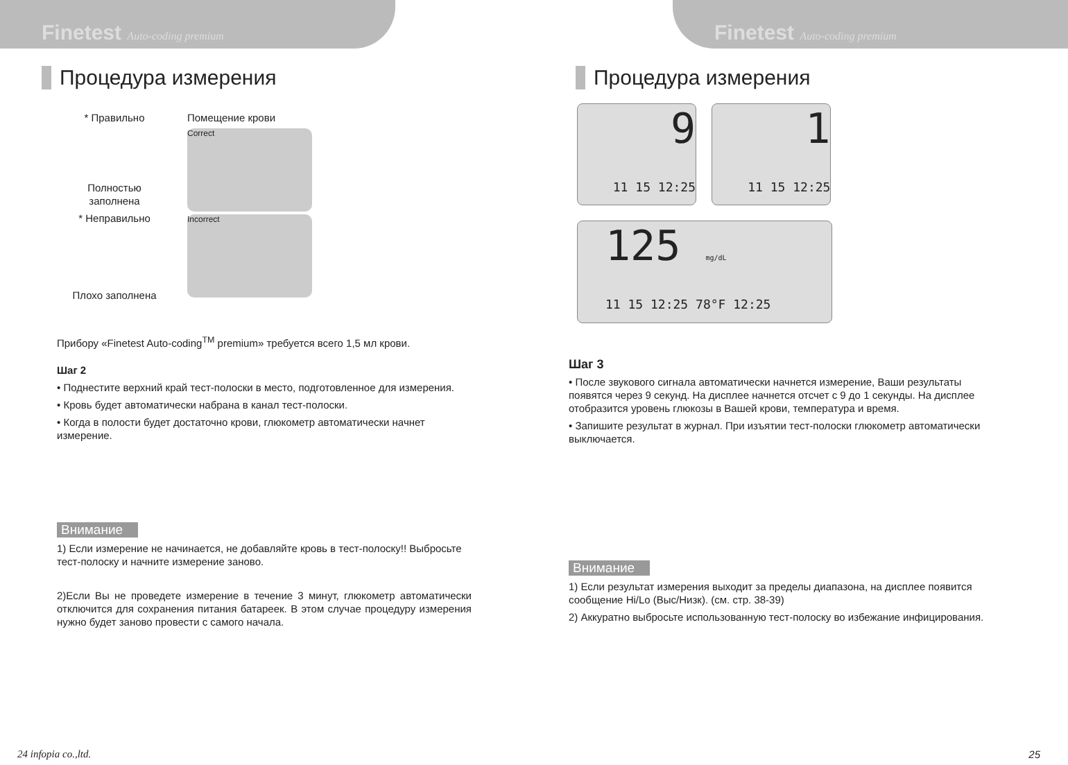Finetest Auto-coding premium
Процедура измерения
* Правильно
Полностью заполнена
* Неправильно
Плохо заполнена
Помещение крови
Correct
Incorrect
Прибору «Finetest Auto-coding<sup>TM</sup> premium» требуется всего 1,5 мл крови.
Шаг 2
• Поднестите верхний край тест-полоски в место, подготовленное для измерения.
• Кровь будет автоматически набрана в канал тест-полоски.
• Когда в полости будет достаточно крови, глюкометр автоматически начнет измерение.
Внимание
1) Если измерение не начинается, не добавляйте кровь в тест-полоску!! Выбросьте тест-полоску и начните измерение заново.
2)Если Вы не проведете измерение в течение 3 минут, глюкометр автоматически отключится для сохранения питания батареек. В этом случае процедуру измерения нужно будет заново провести с самого начала.
24 infopia co.,ltd.
Finetest Auto-coding premium
Процедура измерения
9
11 15 12:25
1
11 15 12:25
125 mg/dL
11 15 12:25 78°F 12:25
Шаг 3
• После звукового сигнала автоматически начнется измерение, Ваши результаты появятся через 9 секунд. На дисплее начнется отсчет с 9 до 1 секунды. На дисплее отобразится уровень глюкозы в Вашей крови, температура и время.
• Запишите результат в журнал. При изъятии тест-полоски глюкометр автоматически выключается.
Внимание
1) Если результат измерения выходит за пределы диапазона, на дисплее появится сообщение Hi/Lo (Выс/Низк). (см. стр. 38-39)
2) Аккуратно выбросьте использованную тест-полоску во избежание инфицирования.
25